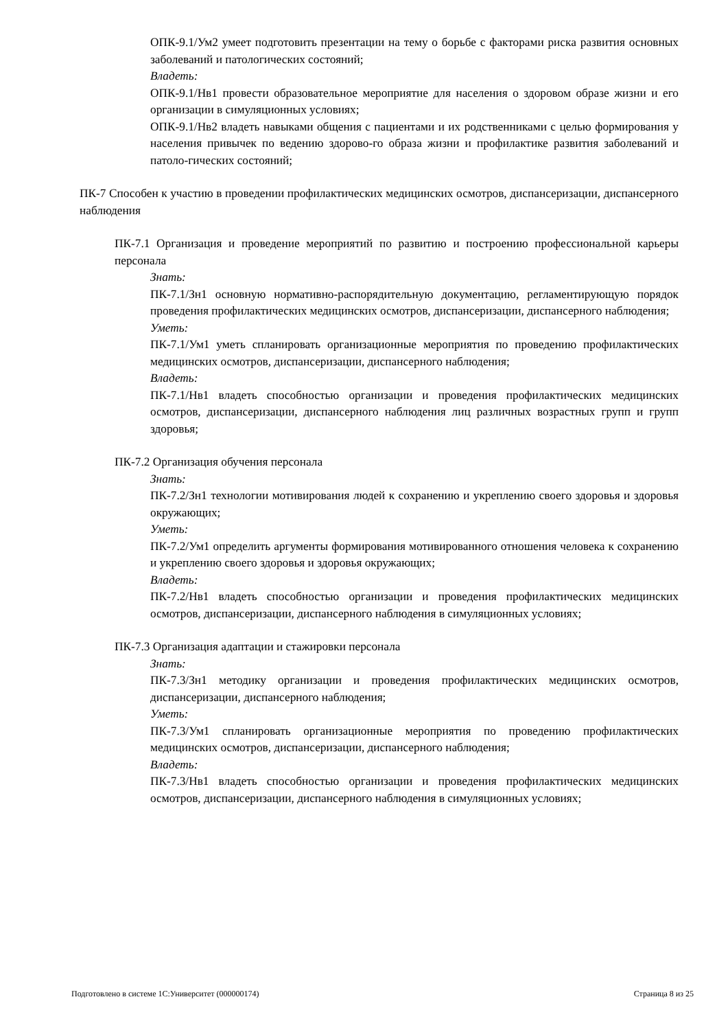ОПК-9.1/Ум2 умеет подготовить презентации на тему о борьбе с факторами риска развития основных заболеваний и патологических состояний;
Владеть:
ОПК-9.1/Нв1 провести образовательное мероприятие для населения о здоровом образе жизни и его организации в симуляционных условиях;
ОПК-9.1/Нв2 владеть навыками общения с пациентами и их родственниками с целью формирования у населения привычек по ведению здорово-го образа жизни и профилактике развития заболеваний и патоло-гических состояний;
ПК-7 Способен к участию в проведении профилактических медицинских осмотров, диспансеризации, диспансерного наблюдения
ПК-7.1 Организация и проведение мероприятий по развитию и построению профессиональной карьеры персонала
Знать:
ПК-7.1/Зн1 основную нормативно-распорядительную документацию, регламентирующую порядок проведения профилактических медицинских осмотров, диспансеризации, диспансерного наблюдения;
Уметь:
ПК-7.1/Ум1 уметь спланировать организационные мероприятия по проведению профилактических медицинских осмотров, диспансеризации, диспансерного наблюдения;
Владеть:
ПК-7.1/Нв1 владеть способностью организации и проведения профилактических медицинских осмотров, диспансеризации, диспансерного наблюдения лиц различных возрастных групп и групп здоровья;
ПК-7.2 Организация обучения персонала
Знать:
ПК-7.2/Зн1 технологии мотивирования людей к сохранению и укреплению своего здоровья и здоровья окружающих;
Уметь:
ПК-7.2/Ум1 определить аргументы формирования мотивированного отношения человека к сохранению и укреплению своего здоровья и здоровья окружающих;
Владеть:
ПК-7.2/Нв1 владеть способностью организации и проведения профилактических медицинских осмотров, диспансеризации, диспансерного наблюдения в симуляционных условиях;
ПК-7.3 Организация адаптации и стажировки персонала
Знать:
ПК-7.3/Зн1 методику организации и проведения профилактических медицинских осмотров, диспансеризации, диспансерного наблюдения;
Уметь:
ПК-7.3/Ум1 спланировать организационные мероприятия по проведению профилактических медицинских осмотров, диспансеризации, диспансерного наблюдения;
Владеть:
ПК-7.3/Нв1 владеть способностью организации и проведения профилактических медицинских осмотров, диспансеризации, диспансерного наблюдения в симуляционных условиях;
Подготовлено в системе 1С:Университет (000000174) Страница 8 из 25